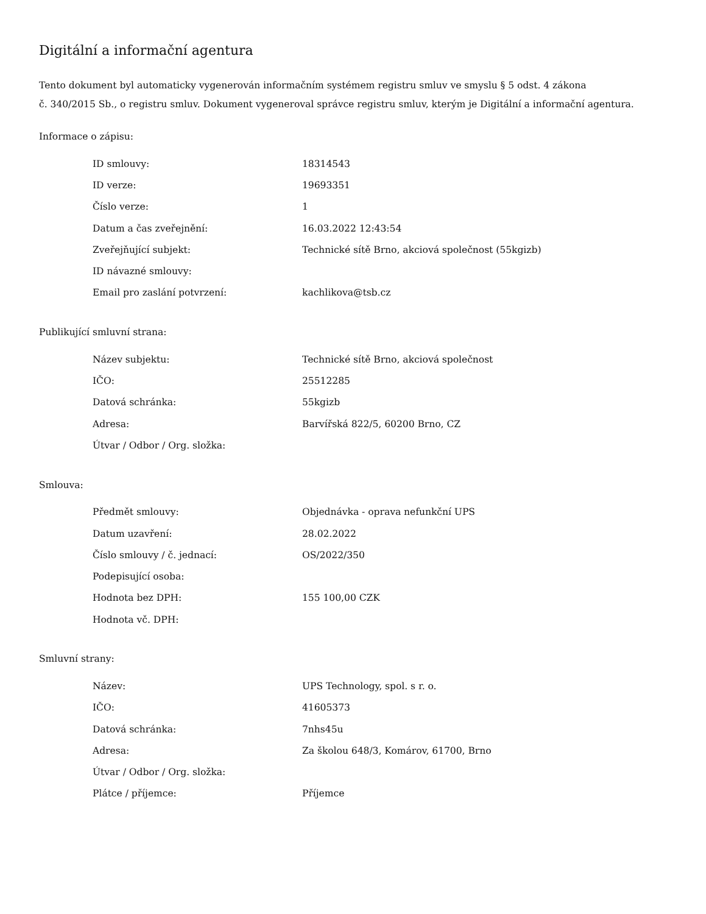Digitální a informační agentura
Tento dokument byl automaticky vygenerován informačním systémem registru smluv ve smyslu § 5 odst. 4 zákona
č. 340/2015 Sb., o registru smluv. Dokument vygeneroval správce registru smluv, kterým je Digitální a informační agentura.
Informace o zápisu:
| ID smlouvy: | 18314543 |
| ID verze: | 19693351 |
| Číslo verze: | 1 |
| Datum a čas zveřejnění: | 16.03.2022 12:43:54 |
| Zveřejňující subjekt: | Technické sítě Brno, akciová společnost (55kgizb) |
| ID návazné smlouvy: | |
| Email pro zaslání potvrzení: | kachlikova@tsb.cz |
Publikující smluvní strana:
| Název subjektu: | Technické sítě Brno, akciová společnost |
| IČO: | 25512285 |
| Datová schránka: | 55kgizb |
| Adresa: | Barvířská 822/5, 60200 Brno, CZ |
| Útvar / Odbor / Org. složka: | |
Smlouva:
| Předmět smlouvy: | Objednávka - oprava nefunkční UPS |
| Datum uzavření: | 28.02.2022 |
| Číslo smlouvy / č. jednací: | OS/2022/350 |
| Podepisující osoba: | |
| Hodnota bez DPH: | 155 100,00 CZK |
| Hodnota vč. DPH: | |
Smluvní strany:
| Název: | UPS Technology, spol. s r. o. |
| IČO: | 41605373 |
| Datová schránka: | 7nhs45u |
| Adresa: | Za školou 648/3, Komárov, 61700, Brno |
| Útvar / Odbor / Org. složka: | |
| Plátce / příjemce: | Příjemce |